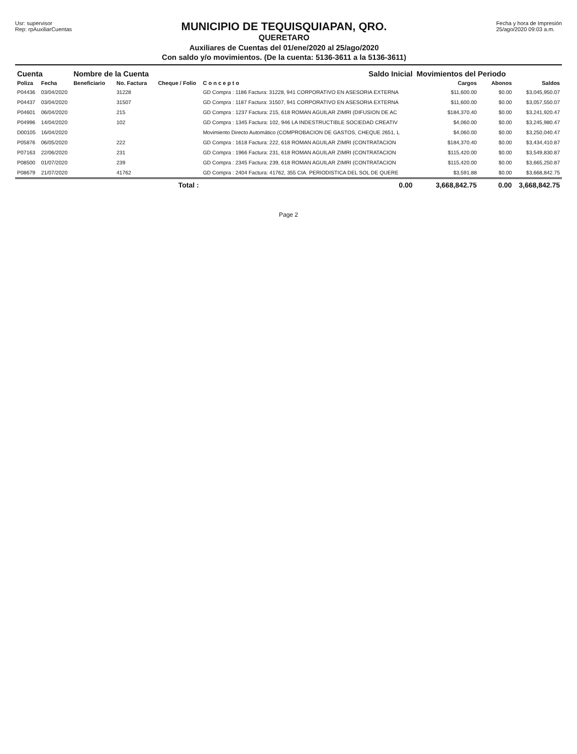Usr: supervisor
Rep: rpAuxiliarCuentas
MUNICIPIO DE TEQUISQUIAPAN, QRO.
QUERETARO
Auxiliares de Cuentas del 01/ene/2020 al 25/ago/2020
Con saldo y/o movimientos. (De la cuenta: 5136-3611 a la 5136-3611)
Fecha y hora de Impresión
25/ago/2020 09:03 a.m.
| Cuenta | | Nombre de la Cuenta | | | Saldo Inicial | Movimientos del Periodo | | |
| --- | --- | --- | --- | --- | --- | --- | --- | --- |
| Poliza | Fecha | Beneficiario | No. Factura | Cheque / Folio | C o n c e p t o | Cargos | Abonos | Saldos |
| P04436 | 03/04/2020 | | 31228 | | GD Compra : 1186 Factura: 31228, 941 CORPORATIVO EN ASESORIA EXTERNA | $11,600.00 | $0.00 | $3,045,950.07 |
| P04437 | 03/04/2020 | | 31507 | | GD Compra : 1187 Factura: 31507, 941 CORPORATIVO EN ASESORIA EXTERNA | $11,600.00 | $0.00 | $3,057,550.07 |
| P04601 | 06/04/2020 | | 215 | | GD Compra : 1237 Factura: 215, 618 ROMAN AGUILAR ZIMRI (DIFUSION DE AC | $184,370.40 | $0.00 | $3,241,920.47 |
| P04996 | 14/04/2020 | | 102 | | GD Compra : 1345 Factura: 102, 946 LA INDESTRUCTIBLE SOCIEDAD CREATIV | $4,060.00 | $0.00 | $3,245,980.47 |
| D00105 | 16/04/2020 | | | | Movimiento Directo Automático (COMPROBACION DE GASTOS, CHEQUE 2651, L | $4,060.00 | $0.00 | $3,250,040.47 |
| P05876 | 06/05/2020 | | 222 | | GD Compra : 1618 Factura: 222, 618 ROMAN AGUILAR ZIMRI (CONTRATACION | $184,370.40 | $0.00 | $3,434,410.87 |
| P07163 | 22/06/2020 | | 231 | | GD Compra : 1966 Factura: 231, 618 ROMAN AGUILAR ZIMRI (CONTRATACION | $115,420.00 | $0.00 | $3,549,830.87 |
| P08500 | 01/07/2020 | | 239 | | GD Compra : 2345 Factura: 239, 618 ROMAN AGUILAR ZIMRI (CONTRATACION | $115,420.00 | $0.00 | $3,665,250.87 |
| P08679 | 21/07/2020 | | 41762 | | GD Compra : 2404 Factura: 41762, 355 CIA. PERIODISTICA DEL SOL DE QUERE | $3,591.88 | $0.00 | $3,668,842.75 |
| | | | | Total : | 0.00 | 3,668,842.75 | 0.00 | 3,668,842.75 |
Page 2